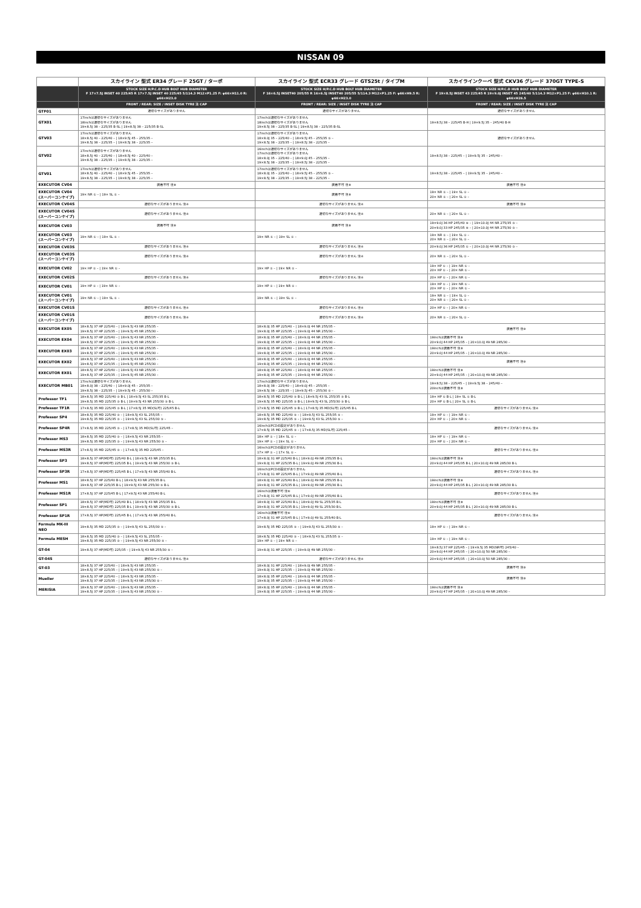NISSAN 09
| | スカイライン 型式 ER34 グレード 25GT / ターボ | スカイライン 型式 ECR33 グレード GTS25t / タイプM | スカイラインクーペ 型式 CKV36 グレード 370GT TYPE-S |
| --- | --- | --- | --- |
| | STOCK SIZE H/P.C.D HUB BOLT HUB DIAMETER F 17×7.5J INSET 40 225/45 R 17×7.5J INSET 40 225/45 5/114.3 M12×P1.25 F: φ66×H11.0 R: φ66×H23.0 | STOCK SIZE H/P.C.D HUB BOLT HUB DIAMETER F 16×6.5J INSET40 205/55 R 16×6.5J INSET40 205/55 5/114.3 M12×P1.25 F: φ66×H9.5 R: φ66×H23.0 | STOCK SIZE H/P.C.D HUB BOLT HUB DIAMETER F 19×8.5J INSET 43 225/45 R 19×9.0J INSET 45 245/40 5/114.3 M12×P1.25 F: φ66×H10.1 R: φ66×H26.5 |
| | FRONT / REAR: SIZE / INSET DISK TYRE 注 CAP | FRONT / REAR: SIZE / INSET DISK TYRE 注 CAP | FRONT / REAR: SIZE / INSET DISK TYRE 注 CAP |
| GTF01 | 適切なサイズがありません | 適切なサイズがありません | 適切なサイズがありません |
| GTX01 | 17inchは適切なサイズがありません 18inchは適切なサイズがありません 19×8.5J 38 – 225/35 B-SL / 19×8.5J 38 – 225/35 B-SL | 17inchは適切なサイズがありません 18inchは適切なサイズがありません 19×8.5J 38 – 225/35 B-SL / 19×8.5J 38 – 225/35 B-SL | 19×8.5J 38 – 225/45 B-H / 19×9.5J 35 – 245/40 B-H |
| GTV03 | 17inchは適切なサイズがありません 18×8.5J 40 – 225/40 – / 18×9.5J 45 – 255/35 – 19×8.5J 38 – 225/35 – / 19×8.5J 38 – 225/35 – | 17inchは適切なサイズがありません 18×8.0J 35 – 225/40 – / 18×9.5J 45 – 255/35 ⑤ – 19×8.5J 38 – 225/35 – / 19×8.5J 38 – 225/35 – | 適切なサイズがありません |
| GTV02 | 17inchは適切なサイズがありません 18×8.5J 40 – 225/40 – / 18×8.5J 40 – 225/40 – 19×8.5J 38 – 225/35 – / 19×8.5J 38 – 225/35 – | 16inchは適切なサイズがありません 17inchは適切なサイズがありません 18×8.0J 35 – 225/40 – / 18×9.0J 45 – 255/35 – 19×8.5J 38 – 225/35 – / 19×8.5J 38 – 225/35 – | 19×8.5J 38 – 225/45 – / 19×9.5J 35 – 245/40 – |
| GTV01 | 17inchは適切なサイズがありません 18×8.5J 40 – 225/40 – / 18×9.5J 45 – 255/35 – 19×8.5J 38 – 225/35 – / 19×8.5J 38 – 225/35 – | 17inchは適切なサイズがありません 18×8.0J 35 – 225/40 – / 18×9.5J 45 – 255/35 ⑤ – 19×8.5J 38 – 225/35 – / 19×8.5J 38 – 225/35 – | 19×8.5J 38 – 225/45 – / 19×9.5J 35 – 245/40 – |
| EXECUTOR CV04 | 装着不可 注⑧ | 装着不可 注⑧ | 装着不可 注⑧ |
| EXECUTOR CV04 (スーパーコンケイブ) | 19× NR ① – / 19× SL ① – | 装着不可 注⑧ | 19× NR ① – / 19× SL ① – 20× NR ① – / 20× SL ① – |
| EXECUTOR CV04S | 適切なサイズがありません 注④ | 適切なサイズがありません 注④ | 装着不可 注⑧ |
| EXECUTOR CV04S (スーパーコンケイブ) | 適切なサイズがありません 注④ | 適切なサイズがありません 注④ | 20× NR ① – / 20× SL ① – |
| EXECUTOR CV03 | 装着不可 注⑧ | 装着不可 注⑧ | 19×9.0J 36 HP 245/40 ⑥ – / 19×10.0J 44 NR 275/35 ⑤ – 20×9.0J 33 HP 245/35 ⑥ – / 20×10.0J 44 NR 275/30 ⑤ – |
| EXECUTOR CV03 (スーパーコンケイブ) | 19× NR ① – / 19× SL ① – | 19× NR ① – / 19× SL ① – | 19× NR ① – / 19× SL ① – 20× NR ① – / 20× SL ① – |
| EXECUTOR CV03S | 適切なサイズがありません 注④ | 適切なサイズがありません 注④ | 20×9.0J 36 HP 245/35 ① – / 20×10.0J 44 NR 275/30 ⑤ – |
| EXECUTOR CV03S (スーパーコンケイブ) | 適切なサイズがありません 注④ | 適切なサイズがありません 注④ | 20× NR ① – / 20× SL ① – |
| EXECUTOR CV02 | 19× HP ① – / 19× NR ① – | 19× HP ① – / 19× NR ① – | 19× HP ① – / 19× NR ① – 20× HP ① – / 20× NR ① – |
| EXECUTOR CV02S | 適切なサイズがありません 注④ | 適切なサイズがありません 注④ | 20× HP ① – / 20× NR ① – |
| EXECUTOR CV01 | 19× HP ① – / 19× NR ① – | 19× HP ① – / 19× NR ① – | 19× HP ① – / 19× NR ① – 20× HP ① – / 20× NR ① – |
| EXECUTOR CV01 (スーパーコンケイブ) | 19× NR ① – / 19× SL ① – | 19× NR ① – / 19× SL ① – | 19× NR ① – / 19× SL ① – 20× NR ① – / 20× SL ① – |
| EXECUTOR CV01S | 適切なサイズがありません 注④ | 適切なサイズがありません 注④ | 20× HP ① – / 20× NR ① – |
| EXECUTOR CV01S (スーパーコンケイブ) | 適切なサイズがありません 注④ | 適切なサイズがありません 注④ | 20× NR ① – / 20× SL ① – |
| EXECUTOR EX05 | 18×8.5J 37 HP 225/40 – / 18×9.5J 43 NR 255/35 – 19×8.5J 37 HP 225/35 – / 19×9.5J 45 NR 255/30 – | 18×8.0J 35 HP 225/40 – / 18×9.0J 44 NR 255/35 – 19×8.0J 35 HP 225/35 – / 19×9.0J 44 NR 255/30 – | 装着不可 注⑧ |
| EXECUTOR EX04 | 18×8.5J 37 HP 225/40 – / 18×9.5J 43 NR 255/35 – 19×8.5J 37 HP 225/35 – / 19×9.5J 45 NR 255/30 – | 18×8.0J 35 HP 225/40 – / 18×9.0J 44 NR 255/35 – 19×8.0J 35 HP 225/35 – / 19×9.0J 44 NR 255/30 – | 19inchは装着不可 注⑧ 20×9.0J 44 HP 245/35 – / 20×10.0J 49 NR 285/30 – |
| EXECUTOR EX03 | 18×8.5J 37 HP 225/40 – / 18×9.5J 43 NR 255/35 – 19×8.5J 37 HP 225/35 – / 19×9.5J 45 NR 255/30 – | 18×8.0J 35 HP 225/40 – / 18×9.0J 44 NR 255/35 – 19×8.0J 35 HP 225/35 – / 19×9.0J 44 NR 255/30 – | 19inchは装着不可 注⑧ 20×9.0J 44 HP 245/35 – / 20×10.0J 49 NR 285/30 – |
| EXECUTOR EX02 | 18×8.5J 37 HP 225/40 – / 18×9.5J 43 NR 255/35 – 19×8.5J 37 HP 225/35 – / 19×9.5J 45 NR 255/30 – | 18×8.0J 35 HP 225/40 – / 18×9.0J 44 NR 255/35 – 19×8.0J 35 HP 225/35 – / 19×9.0J 44 NR 255/30 – | 装着不可 注⑧ |
| EXECUTOR EX01 | 18×8.5J 37 HP 225/40 – / 18×9.5J 43 NR 255/35 – 19×8.5J 37 HP 225/35 – / 19×9.5J 45 NR 255/30 – | 18×8.0J 35 HP 225/40 – / 18×9.0J 44 NR 255/35 – 19×8.0J 35 HP 225/35 – / 19×9.0J 44 NR 255/30 – | 19inchは装着不可 注⑧ 20×9.0J 44 HP 245/35 – / 20×10.0J 49 NR 285/30 – |
| EXECUTOR MB01 | 17inchは適切なサイズがありません 18×8.0J 38 – 225/40 – / 18×9.0J 45 – 255/35 – 19×8.5J 38 – 225/35 – / 19×9.5J 45 – 255/30 – | 17inchは適切なサイズがありません 18×8.0J 38 – 225/40 – / 18×9.0J 45 – 255/35 – 19×8.5J 38 – 225/35 – / 19×9.5J 45 – 255/30 ⑤ – | 19×8.5J 38 – 225/45 – / 19×9.5J 38 – 245/40 – 20inchは装着不可 注⑧ |
| Professor TF1 | 18×8.5J 35 MD 225/40 ⑤ B-L / 18×9.5J 43 SL 255/35 B-L 19×8.5J 35 MD 225/35 ⑤ B-L / 19×9.5J 43 NR 255/30 ⑤ B-L | 18×8.5J 35 MD 225/40 ⑤ B-L / 18×9.5J 43 SL 255/35 ⑤ B-L 19×8.5J 35 MD 225/35 ⑤ B-L / 19×9.5J 43 SL 255/30 ⑤ B-L | 19× HP ① B-L / 19× SL ① B-L 20× HP ① B-L / 20× SL ① B-L |
| Professor TF1R | 17×8.5J 35 MD 225/45 ⑤ B-L / 17×8.5J 35 MD(SL可) 225/45 B-L | 17×8.5J 35 MD 225/45 ⑤ B-L / 17×8.5J 35 MD(SL可) 225/45 B-L | 適切なサイズがありません 注④ |
| Professor SP4 | 18×8.5J 35 MD 225/40 ⑤ – / 18×9.5J 43 SL 255/35 – 19×8.5J 35 MD 225/35 ⑤ – / 19×9.5J 43 SL 255/30 ⑤ – | 18×8.5J 35 MD 225/40 ⑤ – / 18×9.5J 43 SL 255/35 ⑤ – 19×8.5J 35 MD 225/35 ⑤ – / 19×9.5J 43 SL 255/30 ⑤ – | 19× HP ① – / 19× NR ① – 20× HP ① – / 20× NR ① – |
| Professor SP4R | 17×8.5J 35 MD 225/45 ⑤ – / 17×8.5J 35 MD(SL可) 225/45 – | 16inchはPCDの設定がありません 17×8.5J 35 MD 225/45 ⑤ – / 17×8.5J 35 MD(SL可) 225/45 – | 適切なサイズがありません 注④ |
| Professor MS3 | 18×8.5J 35 MD 225/40 ⑤ – / 18×9.5J 43 NR 255/35 – 19×8.5J 35 MD 225/35 ⑤ – / 19×9.5J 43 NR 255/30 ⑤ – | 18× HP ① – / 18× SL ① – 19× HP ① – / 19× SL ① – | 19× HP ① – / 19× NR ① – 20× HP ① – / 20× NR ① – |
| Professor MS3R | 17×8.5J 35 MD 225/45 ⑤ – / 17×8.5J 35 MD 225/45 – | 16inchはPCDの設定がありません 17× HP ① – / 17× SL ① – | 適切なサイズがありません 注④ |
| Professor SP3 | 18×8.5J 37 HP(MD可) 225/40 B-L / 18×9.5J 43 NR 255/35 B-L 19×8.5J 37 HP(MD可) 225/35 B-L / 19×9.5J 43 NR 255/30 ⑤ B-L | 18×8.0J 31 HP 225/40 B-L / 18×9.0J 49 NR 255/35 B-L 19×8.0J 31 HP 225/35 B-L / 19×9.0J 49 NR 255/30 B-L | 19inchは装着不可 注⑧ 20×9.0J 44 HP 245/35 B-L / 20×10.0J 49 NR 285/30 B-L |
| Professor SP3R | 17×8.5J 37 HP(MD可) 225/45 B-L / 17×9.5J 43 NR 255/40 B-L | 16inchはPCDの設定がありません 17×8.0J 31 HP 225/45 B-L / 17×9.0J 49 NR 255/40 B-L | 適切なサイズがありません 注④ |
| Professor MS1 | 18×8.5J 37 HP 225/40 B-L / 18×9.5J 43 NR 255/35 B-L 19×8.5J 37 HP 225/35 B-L / 19×9.5J 43 NR 255/30 ⑤ B-L | 18×8.0J 31 HP 225/40 B-L / 18×9.0J 49 NR 255/35 B-L 19×8.0J 31 HP 225/35 B-L / 19×9.0J 49 NR 255/30 B-L | 19inchは装着不可 注⑧ 20×9.0J 44 HP 245/35 B-L / 20×10.0J 49 NR 285/30 B-L |
| Professor MS1R | 17×8.5J 37 HP 225/45 B-L / 17×9.5J 43 NR 255/40 B-L | 16inchは装着不可 注⑧ 17×8.0J 31 HP 225/45 B-L / 17×9.0J 49 NR 255/40 B-L | 適切なサイズがありません 注④ |
| Professor SP1 | 18×8.5J 37 HP(MD可) 225/40 B-L / 18×9.5J 43 NR 255/35 B-L 19×8.5J 37 HP(MD可) 225/35 B-L / 19×9.5J 43 NR 255/30 ⑤ B-L | 18×8.0J 31 HP 225/40 B-L / 18×9.0J 49 SL 255/35 B-L 19×8.0J 31 HP 225/35 B-L / 19×9.0J 49 SL 255/30 B-L | 19inchは装着不可 注⑧ 20×9.0J 44 HP 245/35 B-L / 20×10.0J 49 NR 285/30 B-L |
| Professor SP1R | 17×8.5J 37 HP(MD可) 225/45 B-L / 17×9.5J 43 NR 255/40 B-L | 16inchは装着不可 注⑧ 17×8.0J 31 HP 225/45 B-L / 17×9.0J 49 SL 255/40 B-L | 適切なサイズがありません 注④ |
| Formula MK-III NEO | 19×8.5J 35 MD 225/35 ⑤ – / 19×9.5J 43 SL 255/30 ⑤ – | 19×8.5J 35 MD 225/35 ⑤ – / 19×9.5J 43 SL 255/30 ⑤ – | 19× HP ① – / 19× NR ① – |
| Formula MESH | 18×8.5J 35 MD 225/40 ⑤ – / 18×9.5J 43 SL 255/35 – 19×8.5J 35 MD 225/35 ⑤ – / 19×9.5J 43 NR 255/30 ⑤ – | 18×8.5J 35 MD 225/40 ⑤ – / 18×9.5J 43 SL 255/35 ⑤ – 19× HP ① – / 19× NR ① – | 19× HP ① – / 19× NR ① – |
| GT-04 | 19×8.5J 37 HP(MD可) 225/35 – / 19×9.5J 43 NR 255/30 ⑤ – | 19×8.0J 31 HP 225/35 – / 19×9.0J 49 NR 255/30 – | 19×8.5J 37 HP 225/45 – / 19×9.5J 35 MD(NR可) 245/40 – 20×9.0J 44 HP 245/35 – / 20×10.0J 50 NR 285/30 – |
| GT-04S | 適切なサイズがありません 注④ | 適切なサイズがありません 注④ | 20×9.0J 44 HP 245/35 – / 20×10.0J 50 NR 285/30 – |
| GT-03 | 18×8.5J 37 HP 225/40 – / 18×9.5J 43 NR 255/35 – 19×8.5J 37 HP 225/35 – / 19×9.5J 43 NR 255/30 ⑤ – | 18×8.0J 31 HP 225/40 – / 18×9.0J 49 NR 255/35 – 19×8.0J 31 HP 225/35 – / 19×9.0J 49 NR 255/30 – | 装着不可 注⑧ |
| Mueller | 18×8.5J 37 HP 225/40 – / 18×9.5J 43 NR 255/35 – 19×8.5J 37 HP 225/35 – / 19×9.5J 43 NR 255/30 ⑤ – | 18×8.0J 35 HP 225/40 – / 18×9.0J 44 NR 255/35 – 19×8.0J 35 HP 225/35 – / 19×9.0J 44 NR 255/30 – | 装着不可 注⑧ |
| MERISIA | 18×8.5J 37 HP 225/40 – / 18×9.5J 43 NR 255/35 – 19×8.5J 37 HP 225/35 – / 19×9.5J 43 NR 255/30 ⑤ – | 18×8.0J 35 HP 225/40 – / 18×9.0J 44 NR 255/35 – 19×8.0J 35 HP 225/35 – / 19×9.0J 44 NR 255/30 – | 19inchは装着不可 注⑧ 20×9.0J 47 HP 245/35 – / 20×10.0J 49 NR 285/30 – |